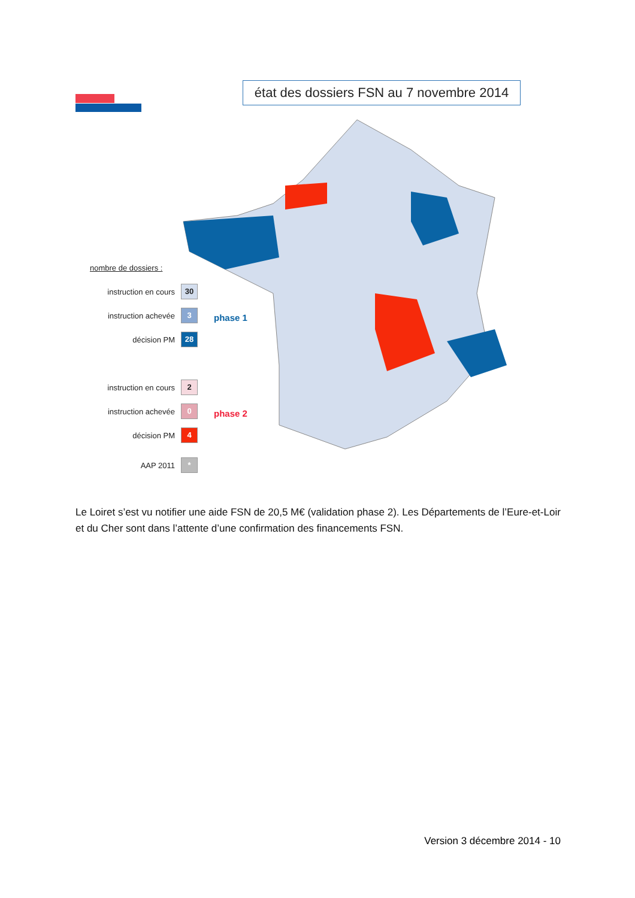état des dossiers FSN au 7 novembre 2014
nombre de dossiers :
instruction en cours 30
instruction achevée 3
décision PM 28
instruction en cours 2
instruction achevée 0
décision PM 4
AAP 2011 *
phase 1
phase 2
Le Loiret s’est vu notifier une aide FSN de 20,5 M€ (validation phase 2). Les Départements de l’Eure-et-Loir et du Cher sont dans l’attente d’une confirmation des financements FSN.
Version 3 décembre 2014 - 10